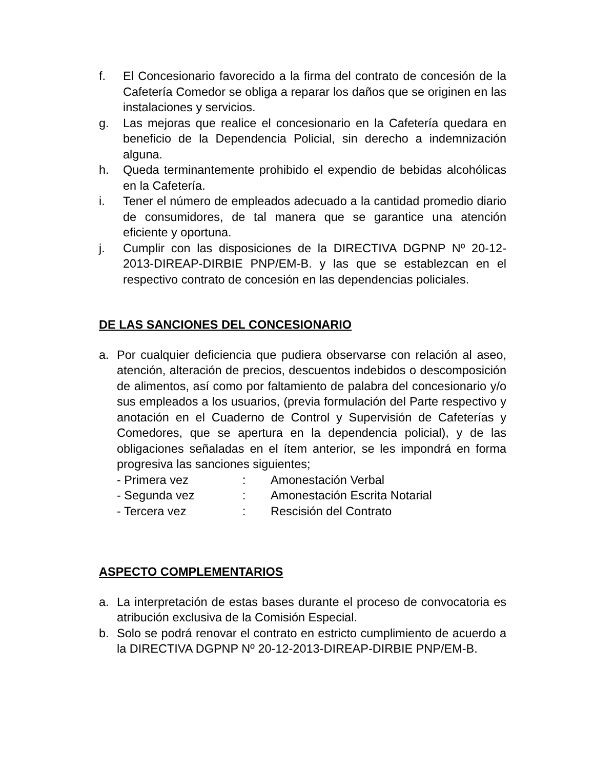f. El Concesionario favorecido a la firma del contrato de concesión de la Cafetería Comedor se obliga a reparar los daños que se originen en las instalaciones y servicios.
g. Las mejoras que realice el concesionario en la Cafetería quedara en beneficio de la Dependencia Policial, sin derecho a indemnización alguna.
h. Queda terminantemente prohibido el expendio de bebidas alcohólicas en la Cafetería.
i. Tener el número de empleados adecuado a la cantidad promedio diario de consumidores, de tal manera que se garantice una atención eficiente y oportuna.
j. Cumplir con las disposiciones de la DIRECTIVA DGPNP Nº 20-12-2013-DIREAP-DIRBIE PNP/EM-B. y las que se establezcan en el respectivo contrato de concesión en las dependencias policiales.
DE LAS SANCIONES DEL CONCESIONARIO
a. Por cualquier deficiencia que pudiera observarse con relación al aseo, atención, alteración de precios, descuentos indebidos o descomposición de alimentos, así como por faltamiento de palabra del concesionario y/o sus empleados a los usuarios, (previa formulación del Parte respectivo y anotación en el Cuaderno de Control y Supervisión de Cafeterías y Comedores, que se apertura en la dependencia policial), y de las obligaciones señaladas en el ítem anterior, se les impondrá en forma progresiva las sanciones siguientes;
- Primera vez: Amonestación Verbal
- Segunda vez: Amonestación Escrita Notarial
- Tercera vez: Rescisión del Contrato
ASPECTO COMPLEMENTARIOS
a. La interpretación de estas bases durante el proceso de convocatoria es atribución exclusiva de la Comisión Especial.
b. Solo se podrá renovar el contrato en estricto cumplimiento de acuerdo a la DIRECTIVA DGPNP Nº 20-12-2013-DIREAP-DIRBIE PNP/EM-B.